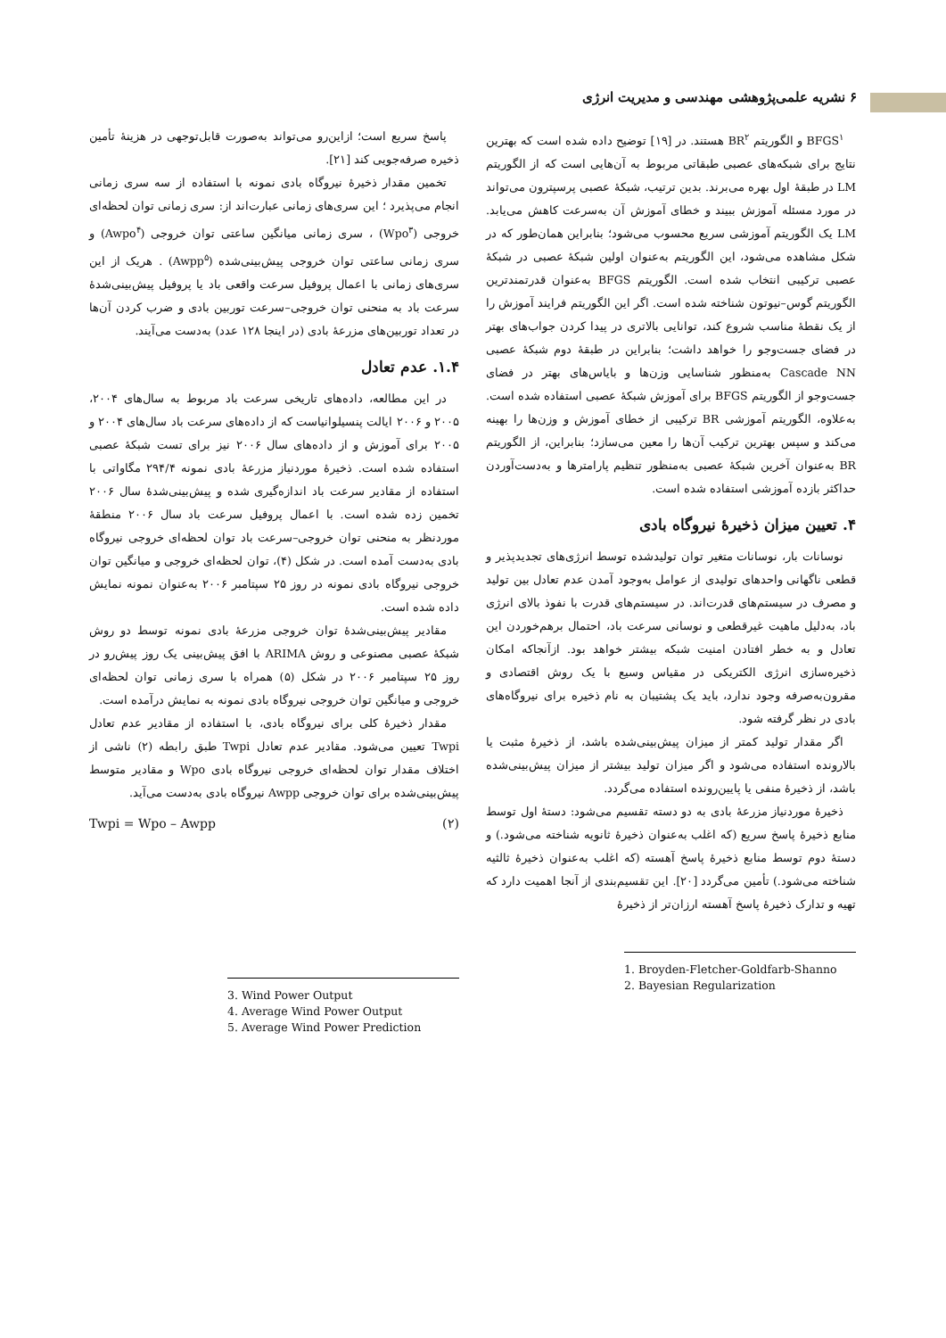۶ نشریه علمی‌پژوهشی مهندسی و مدیریت انرژی
BFGS<sup>۱</sup> و الگوریتم BR<sup>۲</sup> هستند. در [۱۹] توضیح داده شده است که بهترین نتایج برای شبکه‌های عصبی طبقاتی مربوط به آن‌هایی است که از الگوریتم LM در طبقهٔ اول بهره می‌برند. بدین ترتیب، شبکهٔ عصبی پرسپترون می‌تواند در مورد مسئله آموزش ببیند و خطای آموزش آن به‌سرعت کاهش می‌یابد. LM یک الگوریتم آموزشی سریع محسوب می‌شود؛ بنابراین همان‌طور که در شکل مشاهده می‌شود، این الگوریتم به‌عنوان اولین شبکهٔ عصبی در شبکهٔ عصبی ترکیبی انتخاب شده است. الگوریتم BFGS به‌عنوان قدرتمندترین الگوریتم گوس–نیوتون شناخته شده است. اگر این الگوریتم فرایند آموزش را از یک نقطهٔ مناسب شروع کند، توانایی بالاتری در پیدا کردن جواب‌های بهتر در فضای جست‌وجو را خواهد داشت؛ بنابراین در طبقهٔ دوم شبکهٔ عصبی Cascade NN به‌منظور شناسایی وزن‌ها و بایاس‌های بهتر در فضای جست‌وجو از الگوریتم BFGS برای آموزش شبکهٔ عصبی استفاده شده است. به‌علاوه، الگوریتم آموزشی BR ترکیبی از خطای آموزش و وزن‌ها را بهینه می‌کند و سپس بهترین ترکیب آن‌ها را معین می‌سازد؛ بنابراین، از الگوریتم BR به‌عنوان آخرین شبکهٔ عصبی به‌منظور تنظیم پارامترها و به‌دست‌آوردن حداکثر بازده آموزشی استفاده شده است.
۴. تعیین میزان ذخیرهٔ نیروگاه بادی
نوسانات بار، نوسانات متغیر توان تولیدشده توسط انرژی‌های تجدیدپذیر و قطعی ناگهانی واحدهای تولیدی از عوامل به‌وجود آمدن عدم تعادل بین تولید و مصرف در سیستم‌های قدرت‌اند. در سیستم‌های قدرت با نفوذ بالای انرژی باد، به‌دلیل ماهیت غیرقطعی و نوسانی سرعت باد، احتمال برهم‌خوردن این تعادل و به خطر افتادن امنیت شبکه بیشتر خواهد بود. ازآنجاکه امکان ذخیره‌سازی انرژی الکتریکی در مقیاس وسیع با یک روش اقتصادی و مقرون‌به‌صرفه وجود ندارد، باید یک پشتیبان به نام ذخیره برای نیروگاه‌های بادی در نظر گرفته شود.
اگر مقدار تولید کمتر از میزان پیش‌بینی‌شده باشد، از ذخیرهٔ مثبت یا بالارونده استفاده می‌شود و اگر میزان تولید بیشتر از میزان پیش‌بینی‌شده باشد، از ذخیرهٔ منفی یا پایین‌رونده استفاده می‌گردد.
ذخیرهٔ موردنیاز مزرعهٔ بادی به دو دسته تقسیم می‌شود: دستهٔ اول توسط منابع ذخیرهٔ پاسخ سریع (که اغلب به‌عنوان ذخیرهٔ ثانویه شناخته می‌شود.) و دستهٔ دوم توسط منابع ذخیرهٔ پاسخ آهسته (که اغلب به‌عنوان ذخیرهٔ ثالثیه شناخته می‌شود.) تأمین می‌گردد [۲۰]. این تقسیم‌بندی از آنجا اهمیت دارد که تهیه و تدارک ذخیرهٔ پاسخ آهسته ارزان‌تر از ذخیرهٔ
1. Broyden-Fletcher-Goldfarb-Shanno
2. Bayesian Regularization
پاسخ سریع است؛ ازاین‌رو می‌تواند به‌صورت قابل‌توجهی در هزینهٔ تأمین ذخیره صرفه‌جویی کند [۲۱].
تخمین مقدار ذخیرهٔ نیروگاه بادی نمونه با استفاده از سه سری زمانی انجام می‌پذیرد ؛ این سری‌های زمانی عبارت‌اند از: سری زمانی توان لحظه‌ای خروجی (Wpo<sup>۳</sup>) ، سری زمانی میانگین ساعتی توان خروجی (Awpo<sup>۴</sup>) و سری زمانی ساعتی توان خروجی پیش‌بینی‌شده (Awpp<sup>۵</sup>) . هریک از این سری‌های زمانی با اعمال پروفیل سرعت واقعی باد یا پروفیل پیش‌بینی‌شدهٔ سرعت باد به منحنی توان خروجی–سرعت توربین بادی و ضرب کردن آن‌ها در تعداد توربین‌های مزرعهٔ بادی (در اینجا ۱۲۸ عدد) به‌دست می‌آیند.
۱.۴. عدم تعادل
در این مطالعه، داده‌های تاریخی سرعت باد مربوط به سال‌های ۲۰۰۴، ۲۰۰۵ و ۲۰۰۶ ایالت پنسیلوانیاست که از داده‌های سرعت باد سال‌های ۲۰۰۴ و ۲۰۰۵ برای آموزش و از داده‌های سال ۲۰۰۶ نیز برای تست شبکهٔ عصبی استفاده شده است. ذخیرهٔ موردنیاز مزرعهٔ بادی نمونه ۲۹۴/۴ مگاواتی با استفاده از مقادیر سرعت باد اندازه‌گیری شده و پیش‌بینی‌شدهٔ سال ۲۰۰۶ تخمین زده شده است. با اعمال پروفیل سرعت باد سال ۲۰۰۶ منطقهٔ موردنظر به منحنی توان خروجی–سرعت باد توان لحظه‌ای خروجی نیروگاه بادی به‌دست آمده است. در شکل (۴)، توان لحظه‌ای خروجی و میانگین توان خروجی نیروگاه بادی نمونه در روز ۲۵ سپتامبر ۲۰۰۶ به‌عنوان نمونه نمایش داده شده است.
مقادیر پیش‌بینی‌شدهٔ توان خروجی مزرعهٔ بادی نمونه توسط دو روش شبکهٔ عصبی مصنوعی و روش ARIMA با افق پیش‌بینی یک روز پیش‌رو در روز ۲۵ سپتامبر ۲۰۰۶ در شکل (۵) همراه با سری زمانی توان لحظه‌ای خروجی و میانگین توان خروجی نیروگاه بادی نمونه به نمایش درآمده است.
مقدار ذخیرهٔ کلی برای نیروگاه بادی، با استفاده از مقادیر عدم تعادل Twpi تعیین می‌شود. مقادیر عدم تعادل Twpi طبق رابطه (۲) ناشی از اختلاف مقدار توان لحظه‌ای خروجی نیروگاه بادی Wpo و مقادیر متوسط پیش‌بینی‌شده برای توان خروجی Awpp نیروگاه بادی به‌دست می‌آید.
Twpi = Wpo – Awpp (۲)
3. Wind Power Output
4. Average Wind Power Output
5. Average Wind Power Prediction